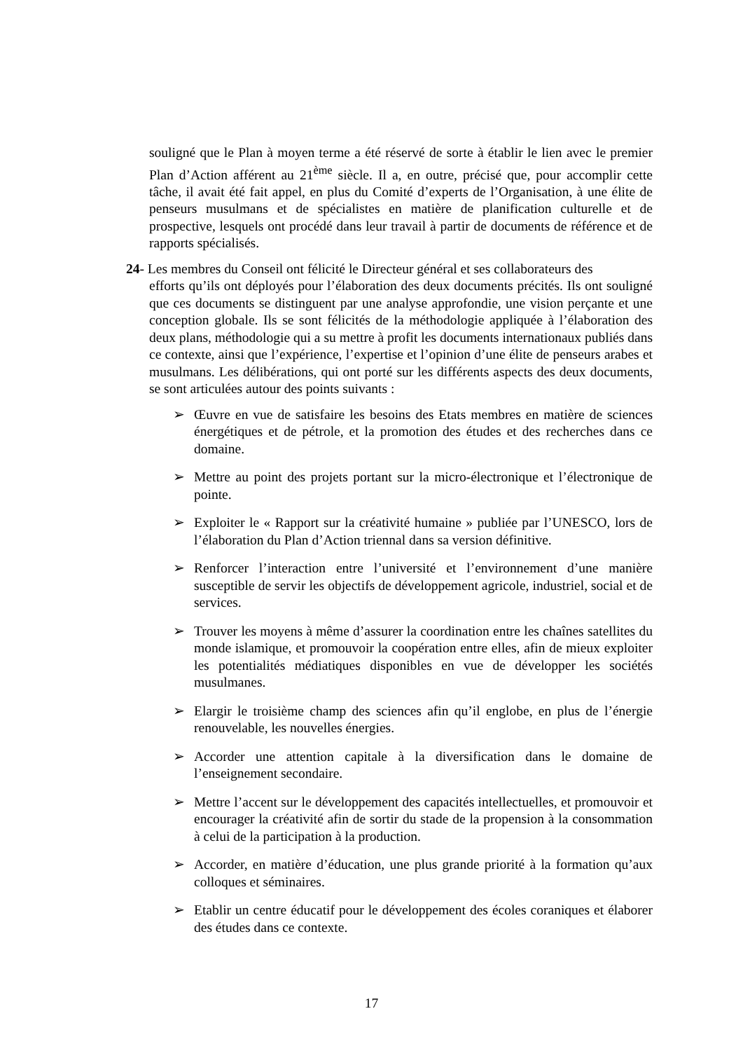souligné que le Plan à moyen terme a été réservé de sorte à établir le lien avec le premier Plan d’Action afférent au 21<sup>ème</sup> siècle. Il a, en outre, précisé que, pour accomplir cette tâche, il avait été fait appel, en plus du Comité d’experts de l’Organisation, à une élite de penseurs musulmans et de spécialistes en matière de planification culturelle et de prospective, lesquels ont procédé dans leur travail à partir de documents de référence et de rapports spécialisés.
24- Les membres du Conseil ont félicité le Directeur général et ses collaborateurs des
efforts qu’ils ont déployés pour l’élaboration des deux documents précités. Ils ont souligné que ces documents se distinguent par une analyse approfondie, une vision perçante et une conception globale. Ils se sont félicités de la méthodologie appliquée à l’élaboration des deux plans, méthodologie qui a su mettre à profit les documents internationaux publiés dans ce contexte, ainsi que l’expérience, l’expertise et l’opinion d’une élite de penseurs arabes et musulmans. Les délibérations, qui ont porté sur les différents aspects des deux documents, se sont articulées autour des points suivants :
➢ Œuvre en vue de satisfaire les besoins des Etats membres en matière de sciences énergétiques et de pétrole, et la promotion des études et des recherches dans ce domaine.
➢ Mettre au point des projets portant sur la micro-électronique et l’électronique de pointe.
➢ Exploiter le « Rapport sur la créativité humaine » publiée par l’UNESCO, lors de l’élaboration du Plan d’Action triennal dans sa version définitive.
➢ Renforcer l’interaction entre l’université et l’environnement d’une manière susceptible de servir les objectifs de développement agricole, industriel, social et de services.
➢ Trouver les moyens à même d’assurer la coordination entre les chaînes satellites du monde islamique, et promouvoir la coopération entre elles, afin de mieux exploiter les potentialités médiatiques disponibles en vue de développer les sociétés musulmanes.
➢ Elargir le troisième champ des sciences afin qu’il englobe, en plus de l’énergie renouvelable, les nouvelles énergies.
➢ Accorder une attention capitale à la diversification dans le domaine de l’enseignement secondaire.
➢ Mettre l’accent sur le développement des capacités intellectuelles, et promouvoir et encourager la créativité afin de sortir du stade de la propension à la consommation à celui de la participation à la production.
➢ Accorder, en matière d’éducation, une plus grande priorité à la formation qu’aux colloques et séminaires.
➢ Etablir un centre éducatif pour le développement des écoles coraniques et élaborer des études dans ce contexte.
17